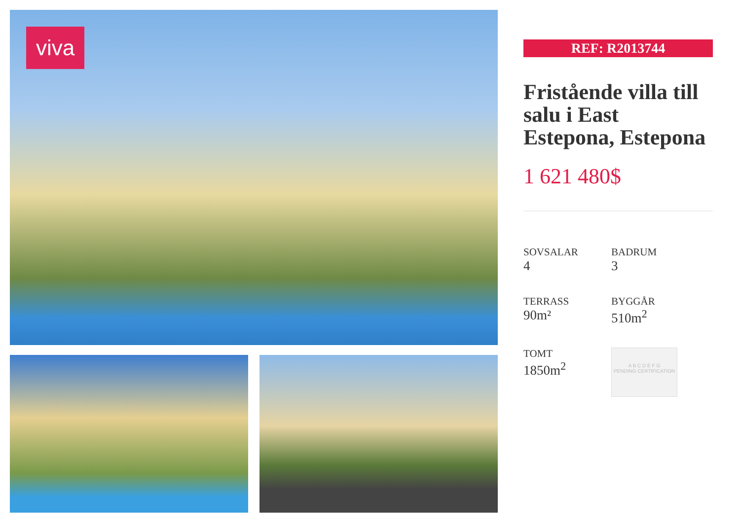viva
REF: R2013744
Fristående villa till salu i East Estepona, Estepona
1 621 480$
SOVSALAR
4
BADRUM
3
TERRASS
90m²
BYGGÅR
510m<sup>2</sup>
TOMT
1850m<sup>2</sup>
A B C D E F G
PENDING CERTIFICATION